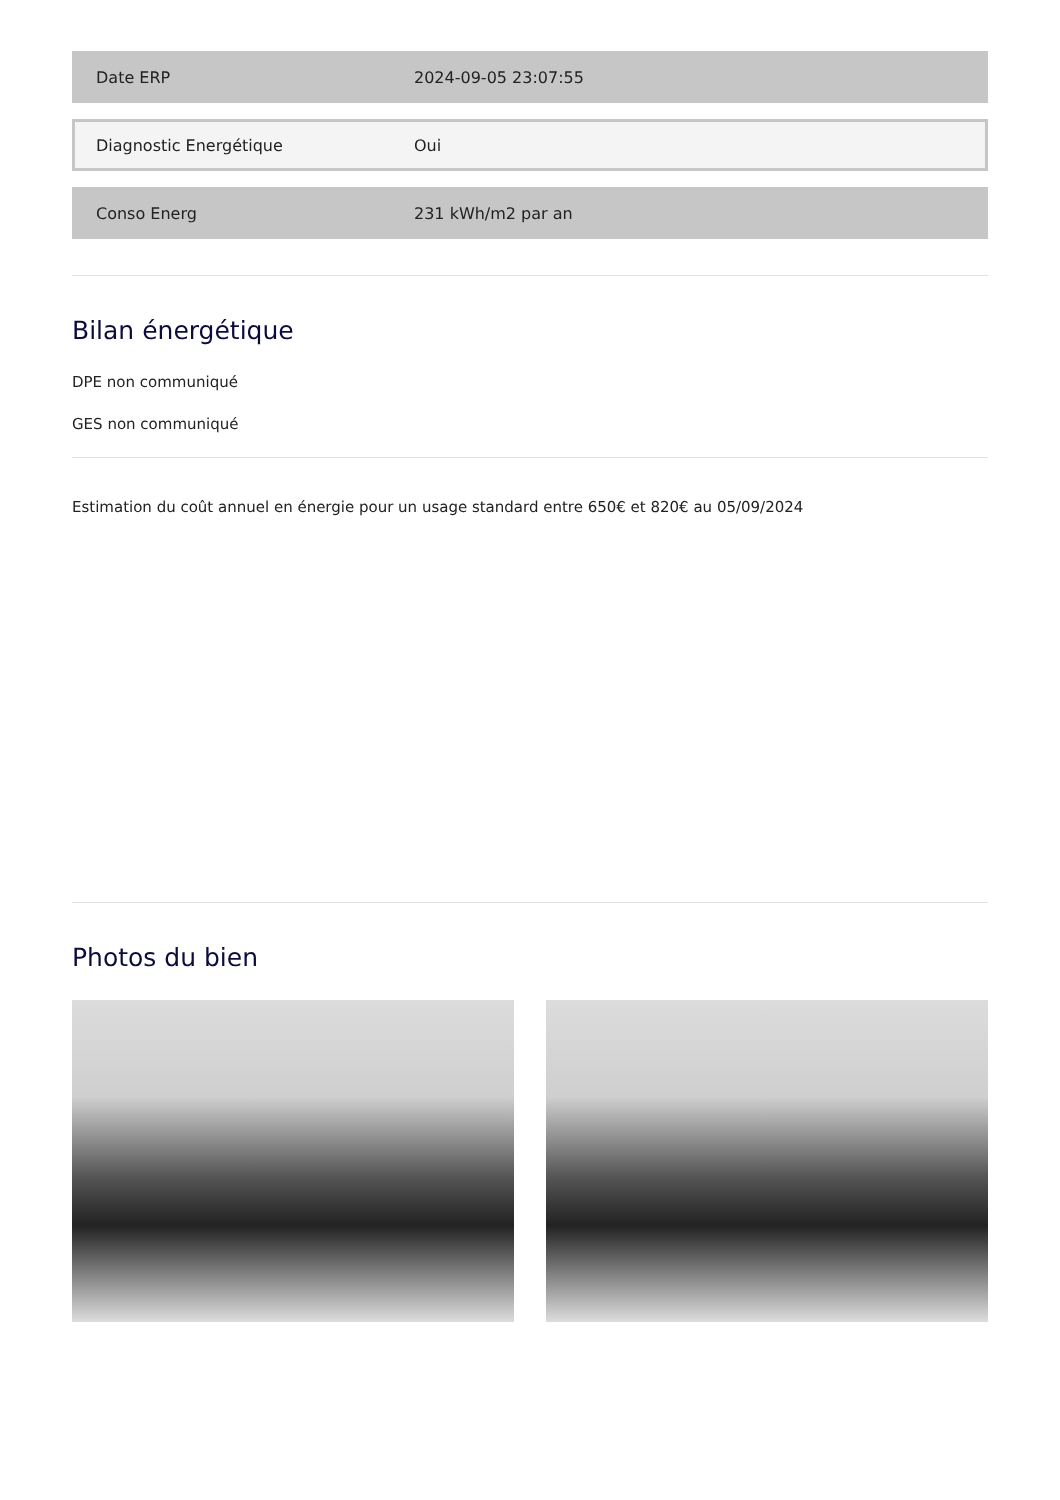| Date ERP | 2024-09-05 23:07:55 |
| Diagnostic Energétique | Oui |
| Conso Energ | 231 kWh/m2 par an |
Bilan énergétique
DPE non communiqué
GES non communiqué
Estimation du coût annuel en énergie pour un usage standard entre 650€ et 820€ au 05/09/2024
Photos du bien